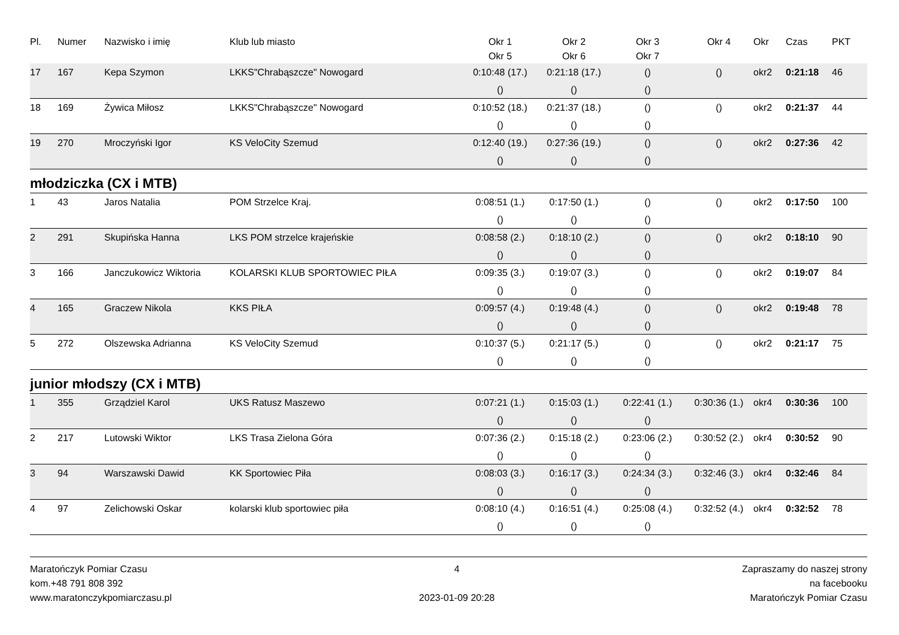| Pl. | Numer | Nazwisko i imię | Klub lub miasto | Okr 1 | Okr 2 | Okr 3 | Okr 4 | Okr | Czas | PKT |
| --- | --- | --- | --- | --- | --- | --- | --- | --- | --- | --- |
| | | | | Okr 5 | Okr 6 | Okr 7 | | | | |
| 17 | 167 | Kepa Szymon | LKKS"Chrabąszcze" Nowogard | 0:10:48 (17.) | 0:21:18 (17.) | () | () | okr2 | 0:21:18 | 46 |
| | | | | () | () | () | | | | |
| 18 | 169 | Żywica Miłosz | LKKS"Chrabąszcze" Nowogard | 0:10:52 (18.) | 0:21:37 (18.) | () | () | okr2 | 0:21:37 | 44 |
| | | | | () | () | () | | | | |
| 19 | 270 | Mroczyński Igor | KS VeloCity Szemud | 0:12:40 (19.) | 0:27:36 (19.) | () | () | okr2 | 0:27:36 | 42 |
| | | | | () | () | () | | | | |
młodziczka (CX i MTB)
| 1 | 43 | Jaros Natalia | POM Strzelce Kraj. | 0:08:51 (1.) | 0:17:50 (1.) | () | () | okr2 | 0:17:50 | 100 |
| | | | | () | () | () | | | | |
| 2 | 291 | Skupińska Hanna | LKS POM strzelce krajeńskie | 0:08:58 (2.) | 0:18:10 (2.) | () | () | okr2 | 0:18:10 | 90 |
| | | | | () | () | () | | | | |
| 3 | 166 | Janczukowicz Wiktoria | KOLARSKI KLUB SPORTOWIEC PIŁA | 0:09:35 (3.) | 0:19:07 (3.) | () | () | okr2 | 0:19:07 | 84 |
| | | | | () | () | () | | | | |
| 4 | 165 | Graczew Nikola | KKS PIŁA | 0:09:57 (4.) | 0:19:48 (4.) | () | () | okr2 | 0:19:48 | 78 |
| | | | | () | () | () | | | | |
| 5 | 272 | Olszewska Adrianna | KS VeloCity Szemud | 0:10:37 (5.) | 0:21:17 (5.) | () | () | okr2 | 0:21:17 | 75 |
| | | | | () | () | () | | | | |
junior młodszy (CX i MTB)
| 1 | 355 | Grządziel Karol | UKS Ratusz Maszewo | 0:07:21 (1.) | 0:15:03 (1.) | 0:22:41 (1.) | 0:30:36 (1.) | okr4 | 0:30:36 | 100 |
| | | | | () | () | () | | | | |
| 2 | 217 | Lutowski Wiktor | LKS Trasa Zielona Góra | 0:07:36 (2.) | 0:15:18 (2.) | 0:23:06 (2.) | 0:30:52 (2.) | okr4 | 0:30:52 | 90 |
| | | | | () | () | () | | | | |
| 3 | 94 | Warszawski Dawid | KK Sportowiec Piła | 0:08:03 (3.) | 0:16:17 (3.) | 0:24:34 (3.) | 0:32:46 (3.) | okr4 | 0:32:46 | 84 |
| | | | | () | () | () | | | | |
| 4 | 97 | Zelichowski Oskar | kolarski klub sportowiec piła | 0:08:10 (4.) | 0:16:51 (4.) | 0:25:08 (4.) | 0:32:52 (4.) | okr4 | 0:32:52 | 78 |
| | | | | () | () | () | | | | |
Maratończyk Pomiar Czasu
kom.+48 791 808 392
www.maratonczykpomiarczasu.pl
4
2023-01-09 20:28
Zapraszamy do naszej strony
na facebooku
Maratończyk Pomiar Czasu